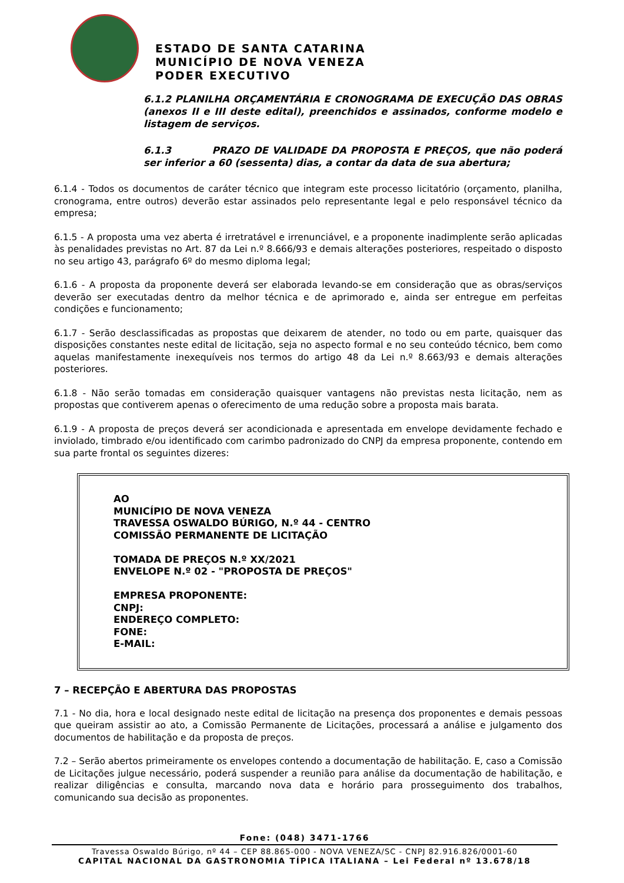ESTADO DE SANTA CATARINA
MUNICÍPIO DE NOVA VENEZA
PODER EXECUTIVO
6.1.2 PLANILHA ORÇAMENTÁRIA E CRONOGRAMA DE EXECUÇÃO DAS OBRAS (anexos II e III deste edital), preenchidos e assinados, conforme modelo e listagem de serviços.
6.1.3 PRAZO DE VALIDADE DA PROPOSTA E PREÇOS, que não poderá ser inferior a 60 (sessenta) dias, a contar da data de sua abertura;
6.1.4 - Todos os documentos de caráter técnico que integram este processo licitatório (orçamento, planilha, cronograma, entre outros) deverão estar assinados pelo representante legal e pelo responsável técnico da empresa;
6.1.5 - A proposta uma vez aberta é irretratável e irrenunciável, e a proponente inadimplente serão aplicadas às penalidades previstas no Art. 87 da Lei n.º 8.666/93 e demais alterações posteriores, respeitado o disposto no seu artigo 43, parágrafo 6º do mesmo diploma legal;
6.1.6 - A proposta da proponente deverá ser elaborada levando-se em consideração que as obras/serviços deverão ser executadas dentro da melhor técnica e de aprimorado e, ainda ser entregue em perfeitas condições e funcionamento;
6.1.7 - Serão desclassificadas as propostas que deixarem de atender, no todo ou em parte, quaisquer das disposições constantes neste edital de licitação, seja no aspecto formal e no seu conteúdo técnico, bem como aquelas manifestamente inexequíveis nos termos do artigo 48 da Lei n.º 8.663/93 e demais alterações posteriores.
6.1.8 - Não serão tomadas em consideração quaisquer vantagens não previstas nesta licitação, nem as propostas que contiverem apenas o oferecimento de uma redução sobre a proposta mais barata.
6.1.9 - A proposta de preços deverá ser acondicionada e apresentada em envelope devidamente fechado e inviolado, timbrado e/ou identificado com carimbo padronizado do CNPJ da empresa proponente, contendo em sua parte frontal os seguintes dizeres:
AO
MUNICÍPIO DE NOVA VENEZA
TRAVESSA OSWALDO BÚRIGO, N.º 44 - CENTRO
COMISSÃO PERMANENTE DE LICITAÇÃO
TOMADA DE PREÇOS N.º XX/2021
ENVELOPE N.º 02 - "PROPOSTA DE PREÇOS"
EMPRESA PROPONENTE:
CNPJ:
ENDEREÇO COMPLETO:
FONE:
E-MAIL:
7 – RECEPÇÃO E ABERTURA DAS PROPOSTAS
7.1 - No dia, hora e local designado neste edital de licitação na presença dos proponentes e demais pessoas que queiram assistir ao ato, a Comissão Permanente de Licitações, processará a análise e julgamento dos documentos de habilitação e da proposta de preços.
7.2 – Serão abertos primeiramente os envelopes contendo a documentação de habilitação. E, caso a Comissão de Licitações julgue necessário, poderá suspender a reunião para análise da documentação de habilitação, e realizar diligências e consulta, marcando nova data e horário para prosseguimento dos trabalhos, comunicando sua decisão as proponentes.
Fone: (048) 3471-1766
Travessa Oswaldo Búrigo, nº 44 – CEP 88.865-000 - NOVA VENEZA/SC - CNPJ 82.916.826/0001-60
CAPITAL NACIONAL DA GASTRONOMIA TÍPICA ITALIANA – Lei Federal nº 13.678/18